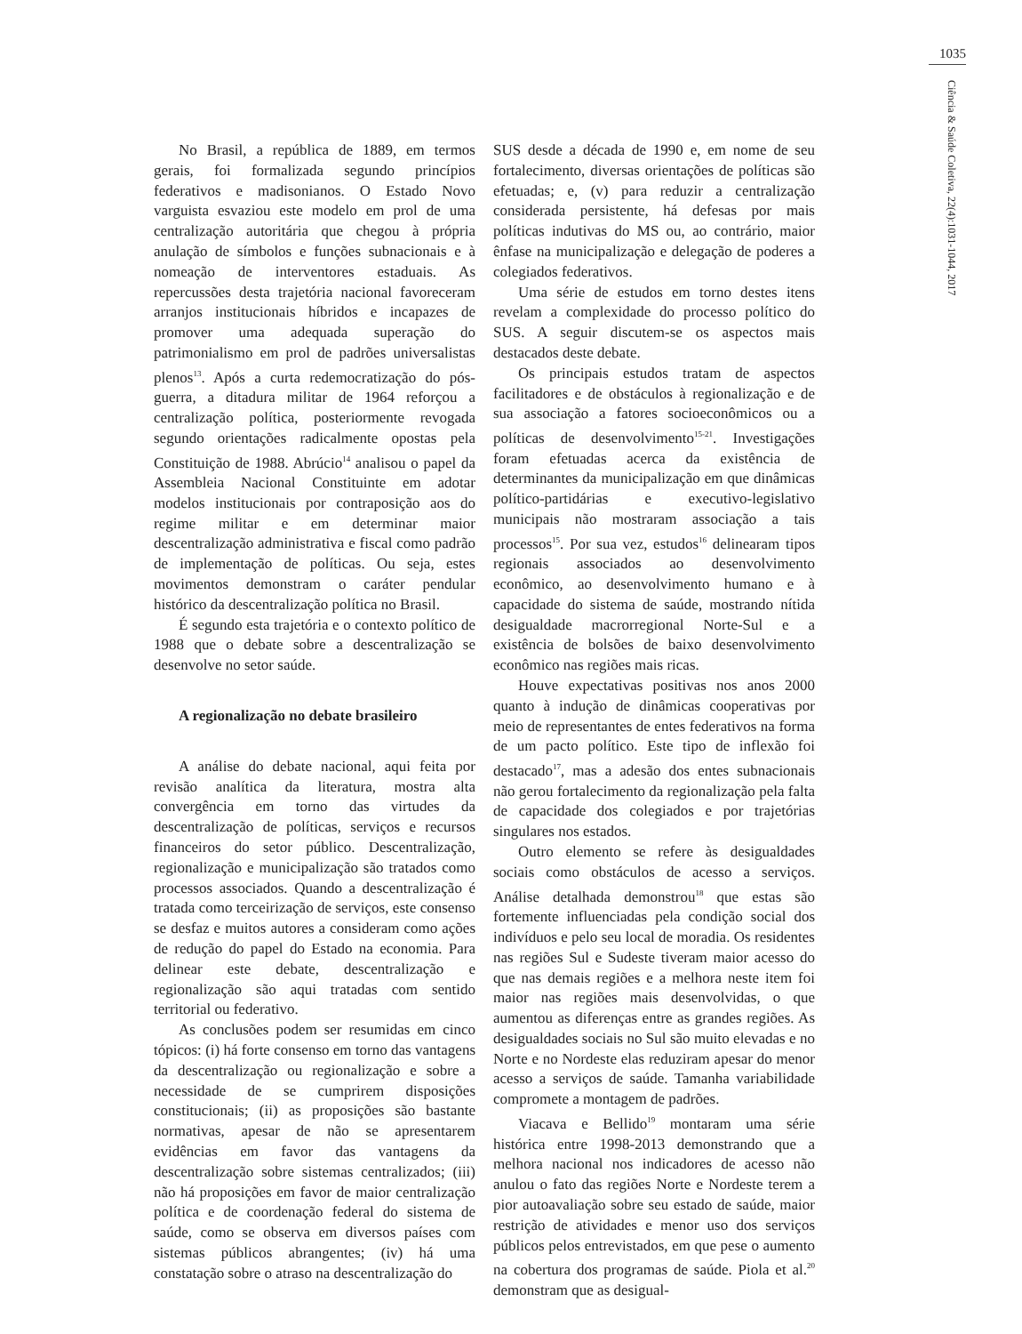1035
Ciência & Saúde Coletiva, 22(4):1031-1044, 2017
No Brasil, a república de 1889, em termos gerais, foi formalizada segundo princípios federativos e madisonianos. O Estado Novo varguista esvaziou este modelo em prol de uma centralização autoritária que chegou à própria anulação de símbolos e funções subnacionais e à nomeação de interventores estaduais. As repercussões desta trajetória nacional favoreceram arranjos institucionais híbridos e incapazes de promover uma adequada superação do patrimonialismo em prol de padrões universalistas plenos<sup>13</sup>. Após a curta redemocratização do pós-guerra, a ditadura militar de 1964 reforçou a centralização política, posteriormente revogada segundo orientações radicalmente opostas pela Constituição de 1988. Abrúcio<sup>14</sup> analisou o papel da Assembleia Nacional Constituinte em adotar modelos institucionais por contraposição aos do regime militar e em determinar maior descentralização administrativa e fiscal como padrão de implementação de políticas. Ou seja, estes movimentos demonstram o caráter pendular histórico da descentralização política no Brasil.
É segundo esta trajetória e o contexto político de 1988 que o debate sobre a descentralização se desenvolve no setor saúde.
A regionalização no debate brasileiro
A análise do debate nacional, aqui feita por revisão analítica da literatura, mostra alta convergência em torno das virtudes da descentralização de políticas, serviços e recursos financeiros do setor público. Descentralização, regionalização e municipalização são tratados como processos associados. Quando a descentralização é tratada como terceirização de serviços, este consenso se desfaz e muitos autores a consideram como ações de redução do papel do Estado na economia. Para delinear este debate, descentralização e regionalização são aqui tratadas com sentido territorial ou federativo.
As conclusões podem ser resumidas em cinco tópicos: (i) há forte consenso em torno das vantagens da descentralização ou regionalização e sobre a necessidade de se cumprirem disposições constitucionais; (ii) as proposições são bastante normativas, apesar de não se apresentarem evidências em favor das vantagens da descentralização sobre sistemas centralizados; (iii) não há proposições em favor de maior centralização política e de coordenação federal do sistema de saúde, como se observa em diversos países com sistemas públicos abrangentes; (iv) há uma constatação sobre o atraso na descentralização do
SUS desde a década de 1990 e, em nome de seu fortalecimento, diversas orientações de políticas são efetuadas; e, (v) para reduzir a centralização considerada persistente, há defesas por mais políticas indutivas do MS ou, ao contrário, maior ênfase na municipalização e delegação de poderes a colegiados federativos.
Uma série de estudos em torno destes itens revelam a complexidade do processo político do SUS. A seguir discutem-se os aspectos mais destacados deste debate.
Os principais estudos tratam de aspectos facilitadores e de obstáculos à regionalização e de sua associação a fatores socioeconômicos ou a políticas de desenvolvimento<sup>15-21</sup>. Investigações foram efetuadas acerca da existência de determinantes da municipalização em que dinâmicas político-partidárias e executivo-legislativo municipais não mostraram associação a tais processos<sup>15</sup>. Por sua vez, estudos<sup>16</sup> delinearam tipos regionais associados ao desenvolvimento econômico, ao desenvolvimento humano e à capacidade do sistema de saúde, mostrando nítida desigualdade macrorregional Norte-Sul e a existência de bolsões de baixo desenvolvimento econômico nas regiões mais ricas.
Houve expectativas positivas nos anos 2000 quanto à indução de dinâmicas cooperativas por meio de representantes de entes federativos na forma de um pacto político. Este tipo de inflexão foi destacado<sup>17</sup>, mas a adesão dos entes subnacionais não gerou fortalecimento da regionalização pela falta de capacidade dos colegiados e por trajetórias singulares nos estados.
Outro elemento se refere às desigualdades sociais como obstáculos de acesso a serviços. Análise detalhada demonstrou<sup>18</sup> que estas são fortemente influenciadas pela condição social dos indivíduos e pelo seu local de moradia. Os residentes nas regiões Sul e Sudeste tiveram maior acesso do que nas demais regiões e a melhora neste item foi maior nas regiões mais desenvolvidas, o que aumentou as diferenças entre as grandes regiões. As desigualdades sociais no Sul são muito elevadas e no Norte e no Nordeste elas reduziram apesar do menor acesso a serviços de saúde. Tamanha variabilidade compromete a montagem de padrões.
Viacava e Bellido<sup>19</sup> montaram uma série histórica entre 1998-2013 demonstrando que a melhora nacional nos indicadores de acesso não anulou o fato das regiões Norte e Nordeste terem a pior autoavaliação sobre seu estado de saúde, maior restrição de atividades e menor uso dos serviços públicos pelos entrevistados, em que pese o aumento na cobertura dos programas de saúde. Piola et al.<sup>20</sup> demonstram que as desigual-